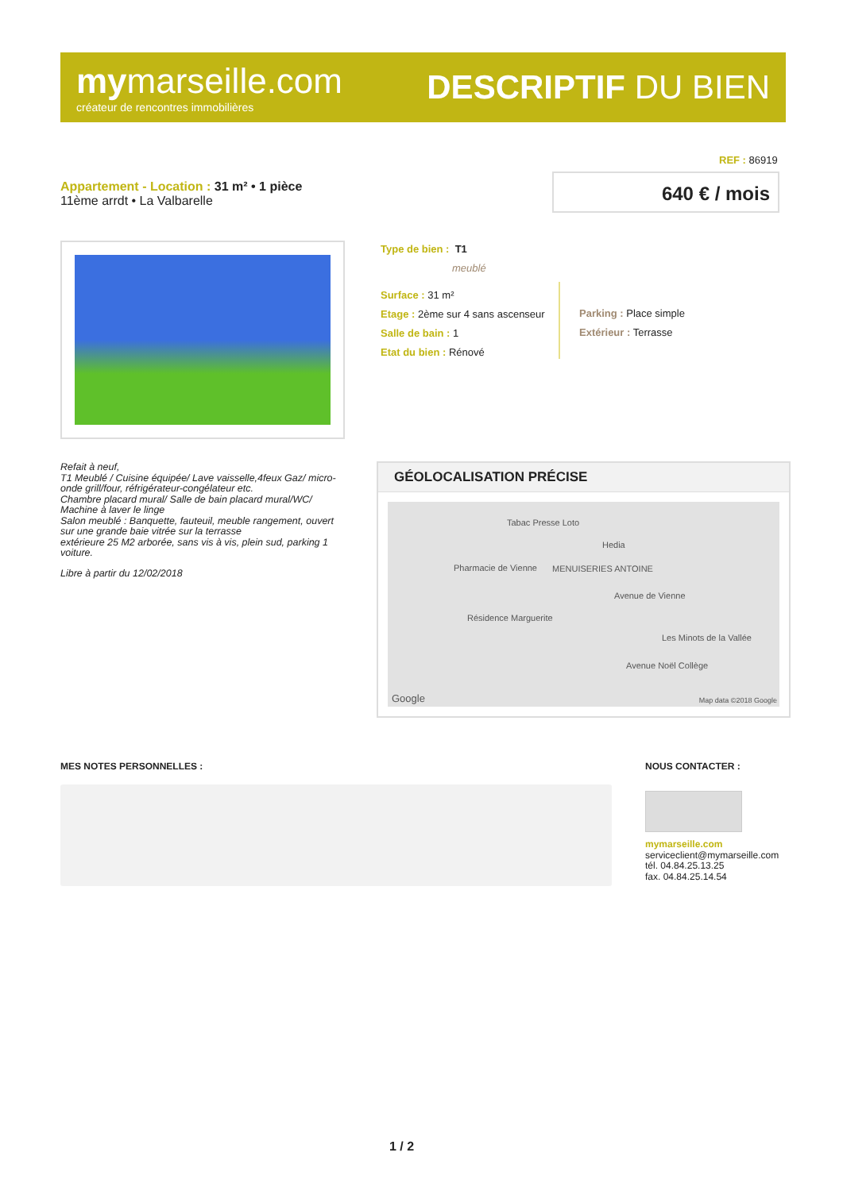mymarseille.com
créateur de rencontres immobilières
DESCRIPTIF DU BIEN
REF : 86919
Appartement - Location : 31 m² • 1 pièce
11ème arrdt • La Valbarelle
640 € / mois
Type de bien : T1
meublé
Surface : 31 m²
Etage : 2ème sur 4 sans ascenseur
Salle de bain : 1
Etat du bien : Rénové
Parking : Place simple
Extérieur : Terrasse
Refait à neuf,
T1 Meublé / Cuisine équipée/ Lave vaisselle,4feux Gaz/ micro-onde grill/four, réfrigérateur-congélateur etc.
Chambre placard mural/ Salle de bain placard mural/WC/ Machine à laver le linge
Salon meublé : Banquette, fauteuil, meuble rangement, ouvert sur une grande baie vitrée sur la terrasse
extérieure 25 M2 arborée, sans vis à vis, plein sud, parking 1 voiture.
Libre à partir du 12/02/2018
GÉOLOCALISATION PRÉCISE
Tabac Presse Loto
Hedia
Pharmacie de Vienne MENUISERIES ANTOINE
Avenue de Vienne
Résidence Marguerite
Les Minots de la Vallée
Avenue Noël Collège
Google Map data ©2018 Google
MES NOTES PERSONNELLES : NOUS CONTACTER :
mymarseille.com
serviceclient@mymarseille.com
tél. 04.84.25.13.25
fax. 04.84.25.14.54
1 / 2